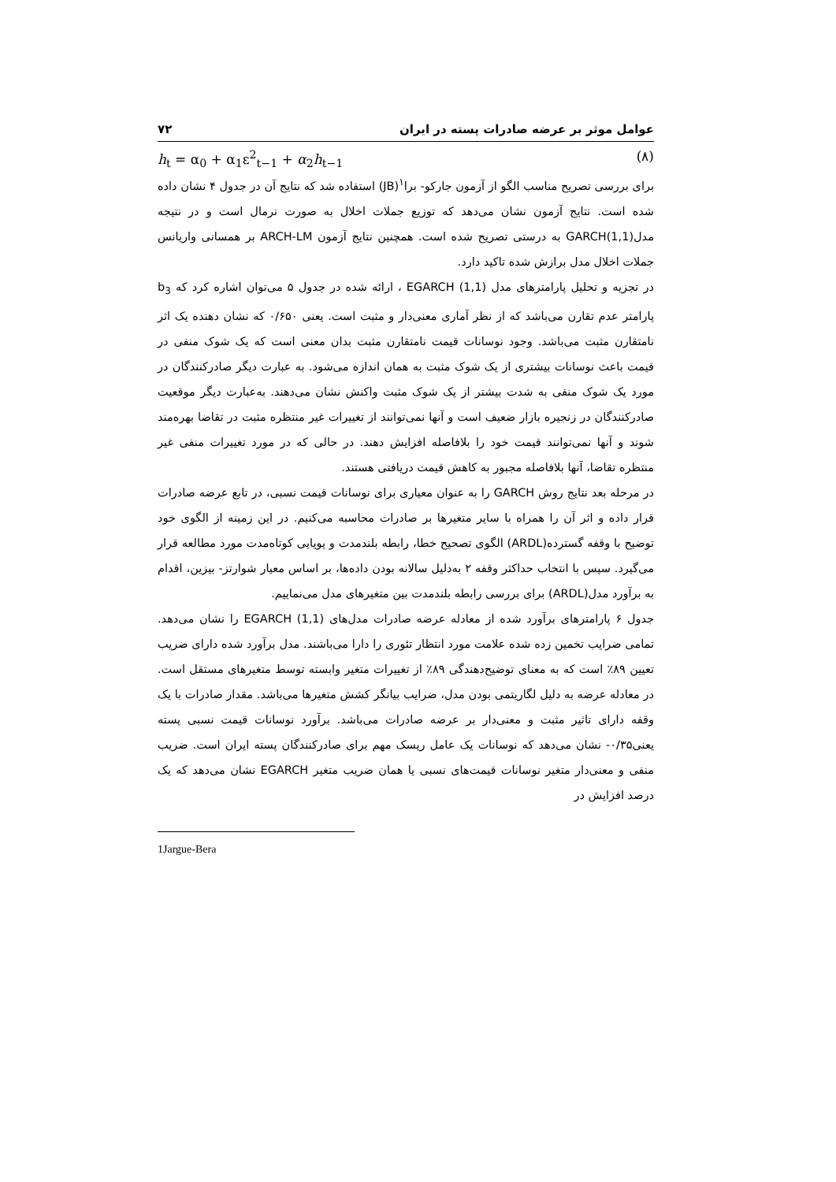عوامل موثر بر عرضه صادرات پسته در ایران ۷۲
h<sub>t</sub> = α<sub>0</sub> + α<sub>1</sub>ε<sup>2</sup><sub>t−1</sub> + α<sub>2</sub>h<sub>t−1</sub> (۸)
برای بررسی تصریح مناسب الگو از آزمون جارکو- برا<sup>۱</sup>(JB) استفاده شد که نتایج آن در جدول ۴ نشان داده شده است. نتایج آزمون نشان می‌دهد که توزیع جملات اخلال به صورت نرمال است و در نتیجه مدل(GARCH(1,1 به درستی تصریح شده است. همچنین نتایج آزمون ARCH-LM بر همسانی واریانس جملات اخلال مدل برازش شده تاکید دارد.
در تجزیه و تحلیل پارامترهای مدل (EGARCH (1,1 ، ارائه شده در جدول ۵ می‌توان اشاره کرد که b<sub>3</sub> پارامتر عدم تقارن می‌باشد که از نظر آماری معنی‌دار و مثبت است. یعنی ۰/۶۵۰ که نشان دهنده یک اثر نامتقارن مثبت می‌باشد. وجود نوسانات قیمت نامتقارن مثبت بدان معنی است که یک شوک منفی در قیمت باعث نوسانات بیشتری از یک شوک مثبت به همان اندازه می‌شود. به عبارت دیگر صادرکنندگان در مورد یک شوک منفی به شدت بیشتر از یک شوک مثبت واکنش نشان می‌دهند. به‌عبارت دیگر موقعیت صادرکنندگان در زنجیره بازار ضعیف است و آنها نمی‌توانند از تغییرات غیر منتظره مثبت در تقاضا بهره‌مند شوند و آنها نمی‌توانند قیمت خود را بلافاصله افزایش دهند. در حالی که در مورد تغییرات منفی غیر منتظره تقاضا، آنها بلافاصله مجبور به کاهش قیمت دریافتی هستند.
در مرحله بعد نتایج روش GARCH را به عنوان معیاری برای نوسانات قیمت نسبی، در تابع عرضه صادرات قرار داده و اثر آن را همراه با سایر متغیرها بر صادرات محاسبه می‌کنیم. در این زمینه از الگوی خود توضیح با وقفه گسترده(ARDL) الگوی تصحیح خطا، رابطه بلندمدت و پویایی کوتاه‌مدت مورد مطالعه قرار می‌گیرد. سپس با انتخاب حداکثر وقفه ۲ به‌دلیل سالانه بودن داده‌ها، بر اساس معیار شوارتز- بیزین، اقدام به برآورد مدل(ARDL) برای بررسی رابطه بلندمدت بین متغیرهای مدل می‌نماییم.
جدول ۶ پارامترهای برآورد شده از معادله عرضه صادرات مدل‌های (EGARCH (1,1 را نشان می‌دهد. تمامی ضرایب تخمین زده شده علامت مورد انتظار تئوری را دارا می‌باشند. مدل برآورد شده دارای ضریب تعیین ۸۹٪ است که به معنای توضیح‌دهندگی ۸۹٪ از تغییرات متغیر وابسته توسط متغیرهای مستقل است. در معادله عرضه به دلیل لگاریتمی بودن مدل، ضرایب بیانگر کشش متغیرها می‌باشد. مقدار صادرات با یک وقفه دارای تاثیر مثبت و معنی‌دار بر عرضه صادرات می‌باشد. برآورد نوسانات قیمت نسبی پسته یعنی۰/۳۵- نشان می‌دهد که نوسانات یک عامل ریسک مهم برای صادرکنندگان پسته ایران است. ضریب منفی و معنی‌دار متغیر نوسانات قیمت‌های نسبی یا همان ضریب متغیر EGARCH نشان می‌دهد که یک درصد افزایش در
1Jargue-Bera